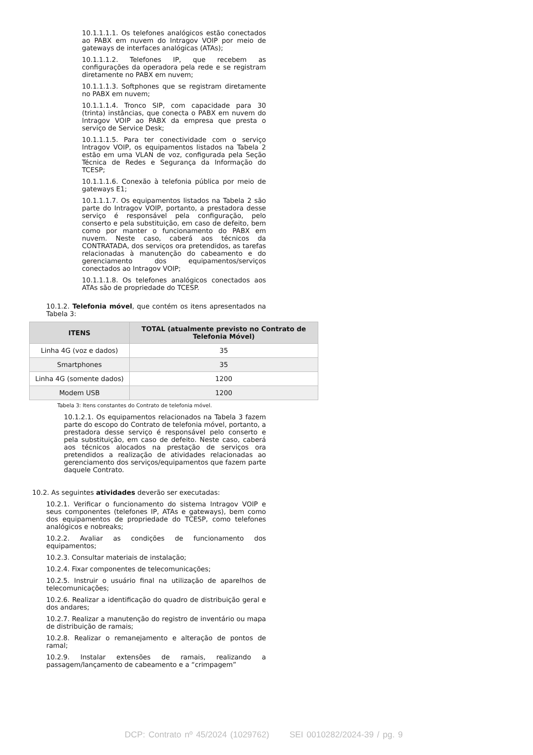10.1.1.1.1. Os telefones analógicos estão conectados ao PABX em nuvem do Intragov VOIP por meio de gateways de interfaces analógicas (ATAs);
10.1.1.1.2. Telefones IP, que recebem as configurações da operadora pela rede e se registram diretamente no PABX em nuvem;
10.1.1.1.3. Softphones que se registram diretamente no PABX em nuvem;
10.1.1.1.4. Tronco SIP, com capacidade para 30 (trinta) instâncias, que conecta o PABX em nuvem do Intragov VOIP ao PABX da empresa que presta o serviço de Service Desk;
10.1.1.1.5. Para ter conectividade com o serviço Intragov VOIP, os equipamentos listados na Tabela 2 estão em uma VLAN de voz, configurada pela Seção Técnica de Redes e Segurança da Informação do TCESP;
10.1.1.1.6. Conexão à telefonia pública por meio de gateways E1;
10.1.1.1.7. Os equipamentos listados na Tabela 2 são parte do Intragov VOIP, portanto, a prestadora desse serviço é responsável pela configuração, pelo conserto e pela substituição, em caso de defeito, bem como por manter o funcionamento do PABX em nuvem. Neste caso, caberá aos técnicos da CONTRATADA, dos serviços ora pretendidos, as tarefas relacionadas à manutenção do cabeamento e do gerenciamento dos equipamentos/serviços conectados ao Intragov VOIP;
10.1.1.1.8. Os telefones analógicos conectados aos ATAs são de propriedade do TCESP.
10.1.2. Telefonia móvel, que contém os itens apresentados na Tabela 3:
| ITENS | TOTAL (atualmente previsto no Contrato de Telefonia Móvel) |
| --- | --- |
| Linha 4G (voz e dados) | 35 |
| Smartphones | 35 |
| Linha 4G (somente dados) | 1200 |
| Modem USB | 1200 |
Tabela 3: Itens constantes do Contrato de telefonia móvel.
10.1.2.1. Os equipamentos relacionados na Tabela 3 fazem parte do escopo do Contrato de telefonia móvel, portanto, a prestadora desse serviço é responsável pelo conserto e pela substituição, em caso de defeito. Neste caso, caberá aos técnicos alocados na prestação de serviços ora pretendidos a realização de atividades relacionadas ao gerenciamento dos serviços/equipamentos que fazem parte daquele Contrato.
10.2. As seguintes atividades deverão ser executadas:
10.2.1. Verificar o funcionamento do sistema Intragov VOIP e seus componentes (telefones IP, ATAs e gateways), bem como dos equipamentos de propriedade do TCESP, como telefones analógicos e nobreaks;
10.2.2. Avaliar as condições de funcionamento dos equipamentos;
10.2.3. Consultar materiais de instalação;
10.2.4. Fixar componentes de telecomunicações;
10.2.5. Instruir o usuário final na utilização de aparelhos de telecomunicações;
10.2.6. Realizar a identificação do quadro de distribuição geral e dos andares;
10.2.7. Realizar a manutenção do registro de inventário ou mapa de distribuição de ramais;
10.2.8. Realizar o remanejamento e alteração de pontos de ramal;
10.2.9. Instalar extensões de ramais, realizando a passagem/lançamento de cabeamento e a “crimpagem”
DCP: Contrato nº 45/2024 (1029762) SEI 0010282/2024-39 / pg. 9